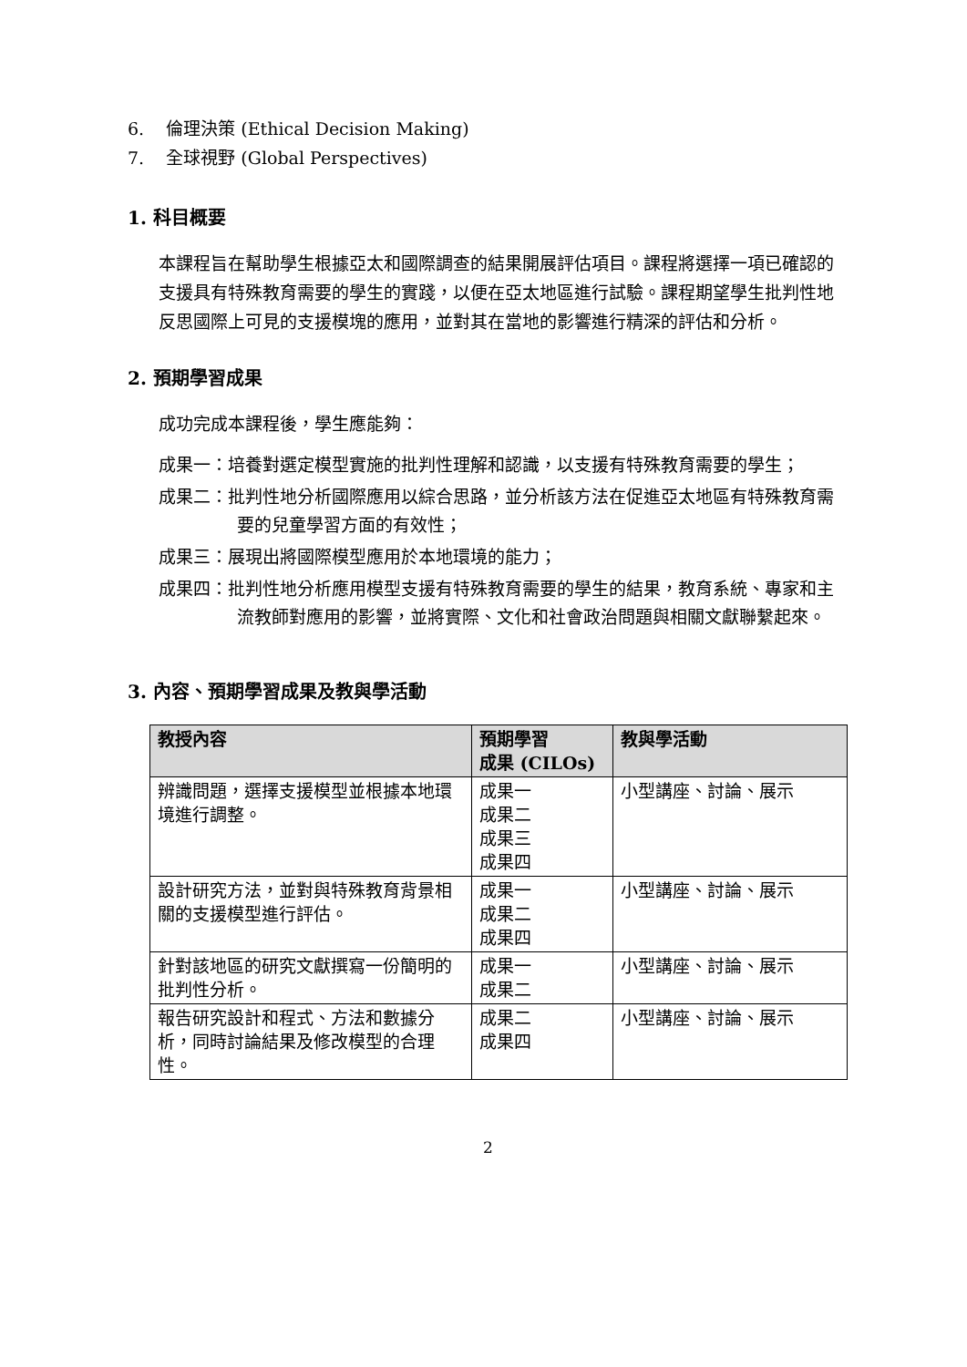6. 倫理決策 (Ethical Decision Making)
7. 全球視野 (Global Perspectives)
1. 科目概要
本課程旨在幫助學生根據亞太和國際調查的結果開展評估項目。課程將選擇一項已確認的支援具有特殊教育需要的學生的實踐，以便在亞太地區進行試驗。課程期望學生批判性地反思國際上可見的支援模塊的應用，並對其在當地的影響進行精深的評估和分析。
2. 預期學習成果
成功完成本課程後，學生應能夠：
成果一：培養對選定模型實施的批判性理解和認識，以支援有特殊教育需要的學生；
成果二：批判性地分析國際應用以綜合思路，並分析該方法在促進亞太地區有特殊教育需要的兒童學習方面的有效性；
成果三：展現出將國際模型應用於本地環境的能力；
成果四：批判性地分析應用模型支援有特殊教育需要的學生的結果，教育系統、專家和主流教師對應用的影響，並將實際、文化和社會政治問題與相關文獻聯繫起來。
3. 內容、預期學習成果及教與學活動
| 教授內容 | 預期學習 成果 (CILOs) | 教與學活動 |
| --- | --- | --- |
| 辨識問題，選擇支援模型並根據本地環境進行調整。 | 成果一 成果二 成果三 成果四 | 小型講座、討論、展示 |
| 設計研究方法，並對與特殊教育背景相關的支援模型進行評估。 | 成果一 成果二 成果四 | 小型講座、討論、展示 |
| 針對該地區的研究文獻撰寫一份簡明的批判性分析。 | 成果一 成果二 | 小型講座、討論、展示 |
| 報告研究設計和程式、方法和數據分析，同時討論結果及修改模型的合理性。 | 成果二 成果四 | 小型講座、討論、展示 |
2